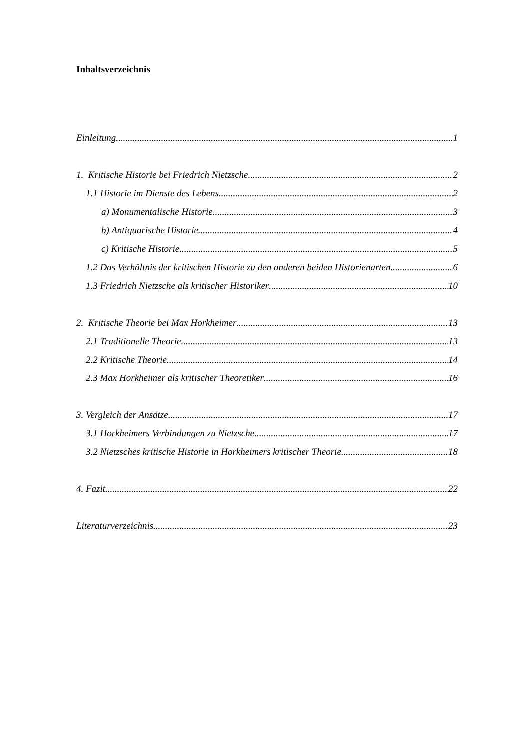Inhaltsverzeichnis
Einleitung 1
1. Kritische Historie bei Friedrich Nietzsche 2
1.1 Historie im Dienste des Lebens 2
a) Monumentalische Historie 3
b) Antiquarische Historie 4
c) Kritische Historie 5
1.2 Das Verhältnis der kritischen Historie zu den anderen beiden Historienarten 6
1.3 Friedrich Nietzsche als kritischer Historiker 10
2. Kritische Theorie bei Max Horkheimer 13
2.1 Traditionelle Theorie 13
2.2 Kritische Theorie 14
2.3 Max Horkheimer als kritischer Theoretiker 16
3. Vergleich der Ansätze 17
3.1 Horkheimers Verbindungen zu Nietzsche 17
3.2 Nietzsches kritische Historie in Horkheimers kritischer Theorie 18
4. Fazit 22
Literaturverzeichnis 23